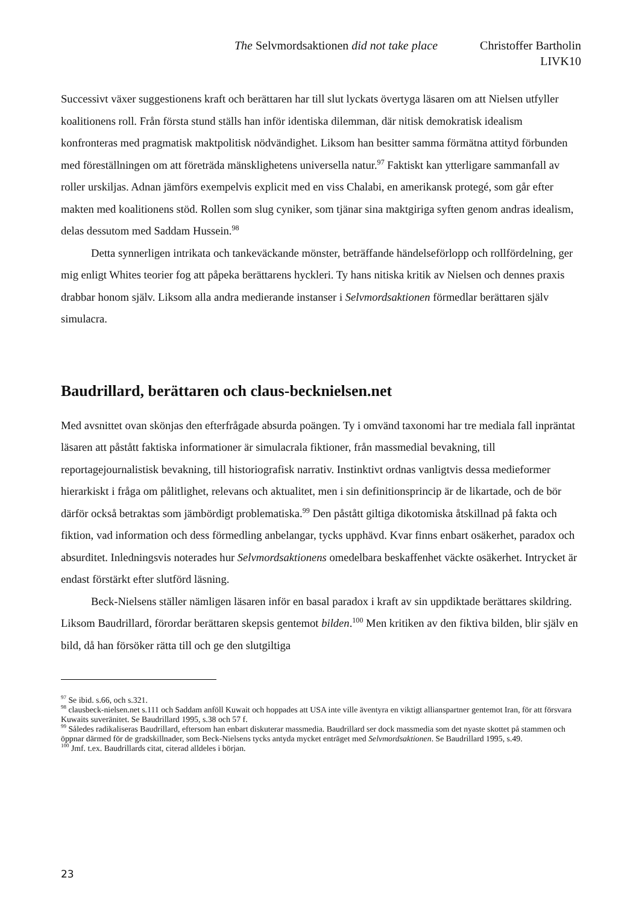The Selvmordsaktionen did not take place
Christoffer Bartholin
LIVK10
Successivt växer suggestionens kraft och berättaren har till slut lyckats övertyga läsaren om att Nielsen utfyller koalitionens roll. Från första stund ställs han inför identiska dilemman, där nitisk demokratisk idealism konfronteras med pragmatisk maktpolitisk nödvändighet. Liksom han besitter samma förmätna attityd förbunden med föreställningen om att företräda mänsklighetens universella natur.<sup>97</sup> Faktiskt kan ytterligare sammanfall av roller urskiljas. Adnan jämförs exempelvis explicit med en viss Chalabi, en amerikansk protegé, som går efter makten med koalitionens stöd. Rollen som slug cyniker, som tjänar sina maktgiriga syften genom andras idealism, delas dessutom med Saddam Hussein.<sup>98</sup>
Detta synnerligen intrikata och tankeväckande mönster, beträffande händelseförlopp och rollfördelning, ger mig enligt Whites teorier fog att påpeka berättarens hyckleri. Ty hans nitiska kritik av Nielsen och dennes praxis drabbar honom själv. Liksom alla andra medierande instanser i Selvmordsaktionen förmedlar berättaren själv simulacra.
Baudrillard, berättaren och claus-becknielsen.net
Med avsnittet ovan skönjas den efterfrågade absurda poängen. Ty i omvänd taxonomi har tre mediala fall inpräntat läsaren att påstått faktiska informationer är simulacrala fiktioner, från massmedial bevakning, till reportagejournalistisk bevakning, till historiografisk narrativ. Instinktivt ordnas vanligtvis dessa medieformer hierarkiskt i fråga om pålitlighet, relevans och aktualitet, men i sin definitionsprincip är de likartade, och de bör därför också betraktas som jämbördigt problematiska.<sup>99</sup> Den påstått giltiga dikotomiska åtskillnad på fakta och fiktion, vad information och dess förmedling anbelangar, tycks upphävd. Kvar finns enbart osäkerhet, paradox och absurditet. Inledningsvis noterades hur Selvmordsaktionens omedelbara beskaffenhet väckte osäkerhet. Intrycket är endast förstärkt efter slutförd läsning.
Beck-Nielsens ställer nämligen läsaren inför en basal paradox i kraft av sin uppdiktade berättares skildring. Liksom Baudrillard, förordar berättaren skepsis gentemot bilden.<sup>100</sup> Men kritiken av den fiktiva bilden, blir själv en bild, då han försöker rätta till och ge den slutgiltiga
<sup>97</sup> Se ibid. s.66, och s.321.
<sup>98</sup> clausbeck-nielsen.net s.111 och Saddam anföll Kuwait och hoppades att USA inte ville äventyra en viktigt allianspartner gentemot Iran, för att försvara Kuwaits suveränitet. Se Baudrillard 1995, s.38 och 57 f.
<sup>99</sup> Således radikaliseras Baudrillard, eftersom han enbart diskuterar massmedia. Baudrillard ser dock massmedia som det nyaste skottet på stammen och öppnar därmed för de gradskillnader, som Beck-Nielsens tycks antyda mycket enträget med Selvmordsaktionen. Se Baudrillard 1995, s.49.
<sup>100</sup> Jmf. t.ex. Baudrillards citat, citerad alldeles i början.
23